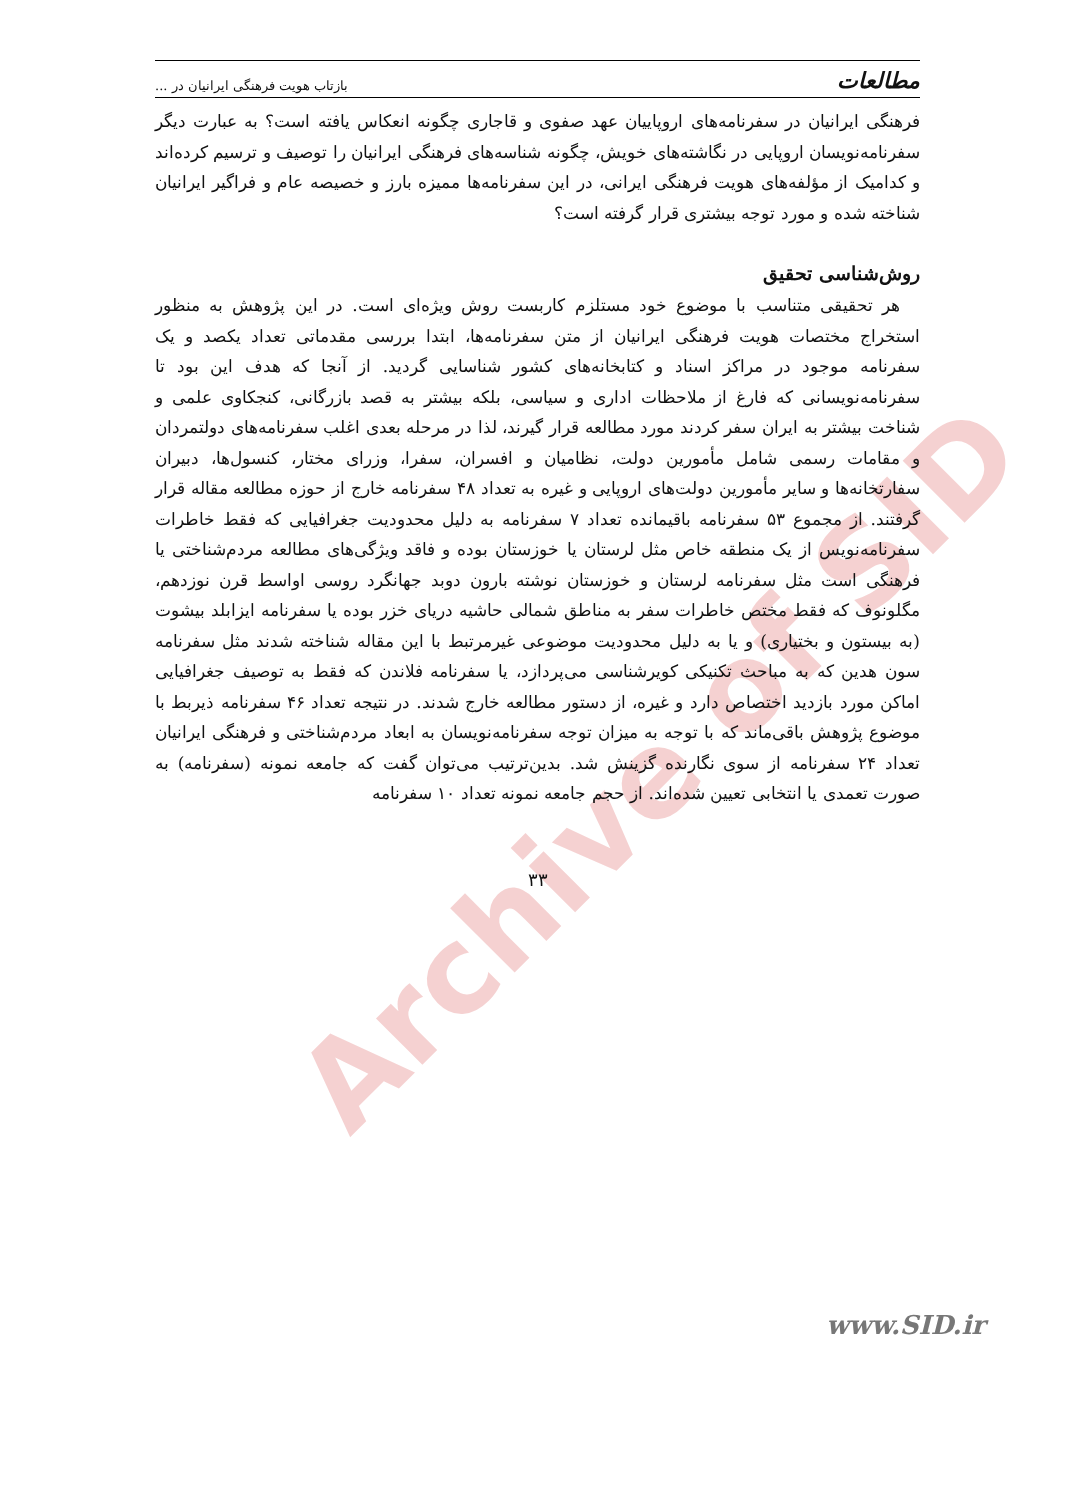Archive of SID
مطالعات بازتاب هویت فرهنگی ایرانیان در ...
فرهنگی ایرانیان در سفرنامه‌های اروپاییان عهد صفوی و قاجاری چگونه انعکاس یافته است؟ به عبارت دیگر سفرنامه‌نویسان اروپایی در نگاشته‌های خویش، چگونه شناسه‌های فرهنگی ایرانیان را توصیف و ترسیم کرده‌اند و کدامیک از مؤلفه‌های هویت فرهنگی ایرانی، در این سفرنامه‌ها ممیزه بارز و خصیصه عام و فراگیر ایرانیان شناخته شده و مورد توجه بیشتری قرار گرفته است؟
روش‌شناسی تحقیق
هر تحقیقی متناسب با موضوع خود مستلزم کاربست روش ویژه‌ای است. در این پژوهش به منظور استخراج مختصات هویت فرهنگی ایرانیان از متن سفرنامه‌ها، ابتدا بررسی مقدماتی تعداد یکصد و یک سفرنامه موجود در مراکز اسناد و کتابخانه‌های کشور شناسایی گردید. از آنجا که هدف این بود تا سفرنامه‌نویسانی که فارغ از ملاحظات اداری و سیاسی، بلکه بیشتر به قصد بازرگانی، کنجکاوی علمی و شناخت بیشتر به ایران سفر کردند مورد مطالعه قرار گیرند، لذا در مرحله بعدی اغلب سفرنامه‌های دولتمردان و مقامات رسمی شامل مأمورین دولت، نظامیان و افسران، سفرا، وزرای مختار، کنسول‌ها، دبیران سفارتخانه‌ها و سایر مأمورین دولت‌های اروپایی و غیره به تعداد ۴۸ سفرنامه خارج از حوزه مطالعه مقاله قرار گرفتند. از مجموع ۵۳ سفرنامه باقیمانده تعداد ۷ سفرنامه به دلیل محدودیت جغرافیایی که فقط خاطرات سفرنامه‌نویس از یک منطقه خاص مثل لرستان یا خوزستان بوده و فاقد ویژگی‌های مطالعه مردم‌شناختی یا فرهنگی است مثل سفرنامه لرستان و خوزستان نوشته بارون دوبد جهانگرد روسی اواسط قرن نوزدهم، مگلونوف که فقط مختص خاطرات سفر به مناطق شمالی حاشیه دریای خزر بوده یا سفرنامه ایزابلد بیشوت (به بیستون و بختیاری) و یا به دلیل محدودیت موضوعی غیرمرتبط با این مقاله شناخته شدند مثل سفرنامه سون هدین که به مباحث تکنیکی کویرشناسی می‌پردازد، یا سفرنامه فلاندن که فقط به توصیف جغرافیایی اماکن مورد بازدید اختصاص دارد و غیره، از دستور مطالعه خارج شدند. در نتیجه تعداد ۴۶ سفرنامه ذیربط با موضوع پژوهش باقی‌ماند که با توجه به میزان توجه سفرنامه‌نویسان به ابعاد مردم‌شناختی و فرهنگی ایرانیان تعداد ۲۴ سفرنامه از سوی نگارنده گزینش شد. بدین‌ترتیب می‌توان گفت که جامعه نمونه (سفرنامه) به صورت تعمدی یا انتخابی تعیین شده‌اند. از حجم جامعه نمونه تعداد ۱۰ سفرنامه
۳۳
www.SID.ir